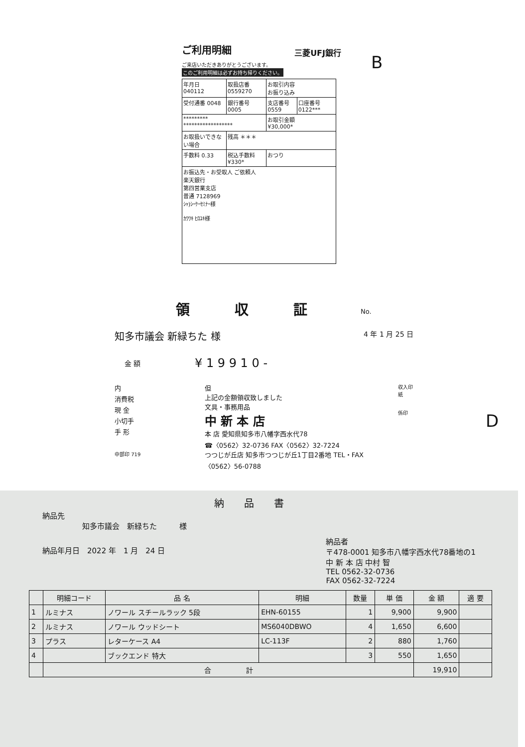ご利用明細
三菱UFJ銀行
ご来店いただきありがとうございます。
このご利用明細は必ずお持ち帰りください。
| 年月日 040112 | 取扱店番 0559270 | お取引内容 お振り込み | |
| 受付通番 0048 | 銀行番号 0005 | 支店番号 0559 | 口座番号 0122*** |
| ********* ****************** | | お取引金額 ¥30,000* | |
| お取扱いできない場合 | 残高 ＊＊＊ | | |
| 手数料 0.33 | 税込手数料 ¥330* | おつり | |
| お振込先・お受取人 ご依頼人 楽天銀行 第四営業支店 普通 7128969 ｼｬ)ｼｰｹｰｾﾐﾅｰ様 ｶﾜﾜｷ ﾋﾛﾕｷ様 | | | |
B
D
領収証
No.
知多市議会 新緑ちた 様 4 年 1 月 25 日
| 金 額 | ¥ 1 9 9 1 0 - |
内
消費税
現 金
小切手
手 形
中部印 719
但
上記の金額領収致しました
文具・事務用品
中 新 本 店
本 店 愛知県知多市八幡字西水代78
☎〈0562〉32-0736 FAX〈0562〉32-7224
つつじが丘店 知多市つつじが丘1丁目2番地 TEL・FAX〈0562〉56-0788
収入印紙
係印
納品書
納品先
知多市議会　新緑ちた　　　様
納品年月日　2022 年　1 月　24 日 納品者
〒478-0001 知多市八幡字西水代78番地の1
中 新 本 店 中村 智
TEL 0562-32-0736
FAX 0562-32-7224
| | 明細コード | 品 名 | 明細 | 数量 | 単 価 | 金 額 | 適 要 |
| --- | --- | --- | --- | --- | --- | --- | --- |
| 1 | ルミナス | ノワール スチールラック 5段 | EHN-60155 | 1 | 9,900 | 9,900 | |
| 2 | ルミナス | ノワール ウッドシート | MS6040DBWO | 4 | 1,650 | 6,600 | |
| 3 | プラス | レターケース A4 | LC-113F | 2 | 880 | 1,760 | |
| 4 | | ブックエンド 特大 | | 3 | 550 | 1,650 | |
| | 合 計 | | | | | 19,910 | |